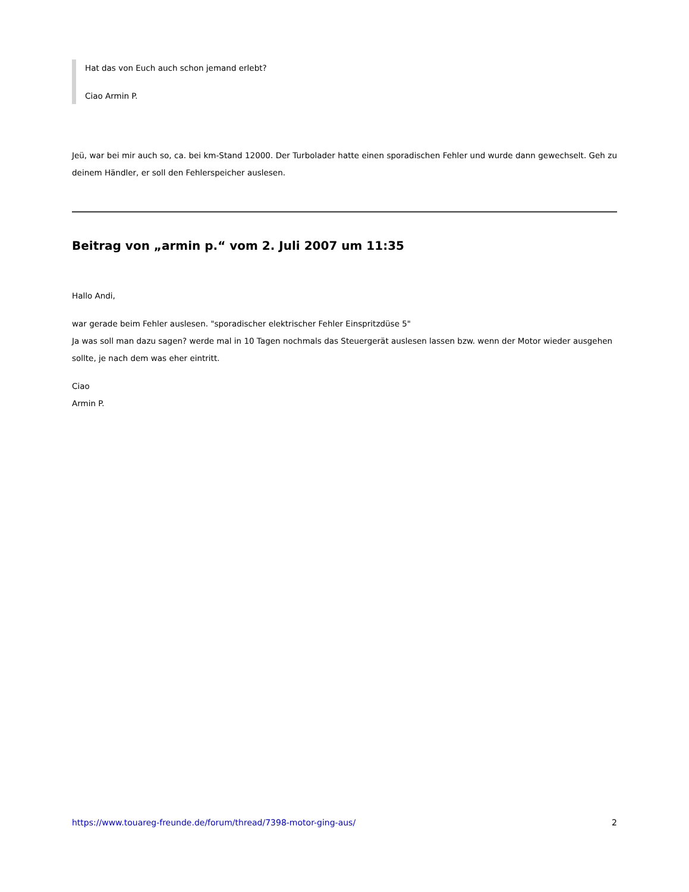Hat das von Euch auch schon jemand erlebt?
Ciao Armin P.
Jeü, war bei mir auch so, ca. bei km-Stand 12000. Der Turbolader hatte einen sporadischen Fehler und wurde dann gewechselt. Geh zu deinem Händler, er soll den Fehlerspeicher auslesen.
Beitrag von „armin p.“ vom 2. Juli 2007 um 11:35
Hallo Andi,
war gerade beim Fehler auslesen. "sporadischer elektrischer Fehler Einspritzdüse 5"
Ja was soll man dazu sagen? werde mal in 10 Tagen nochmals das Steuergerät auslesen lassen bzw. wenn der Motor wieder ausgehen sollte, je nach dem was eher eintritt.
Ciao
Armin P.
https://www.touareg-freunde.de/forum/thread/7398-motor-ging-aus/ 2